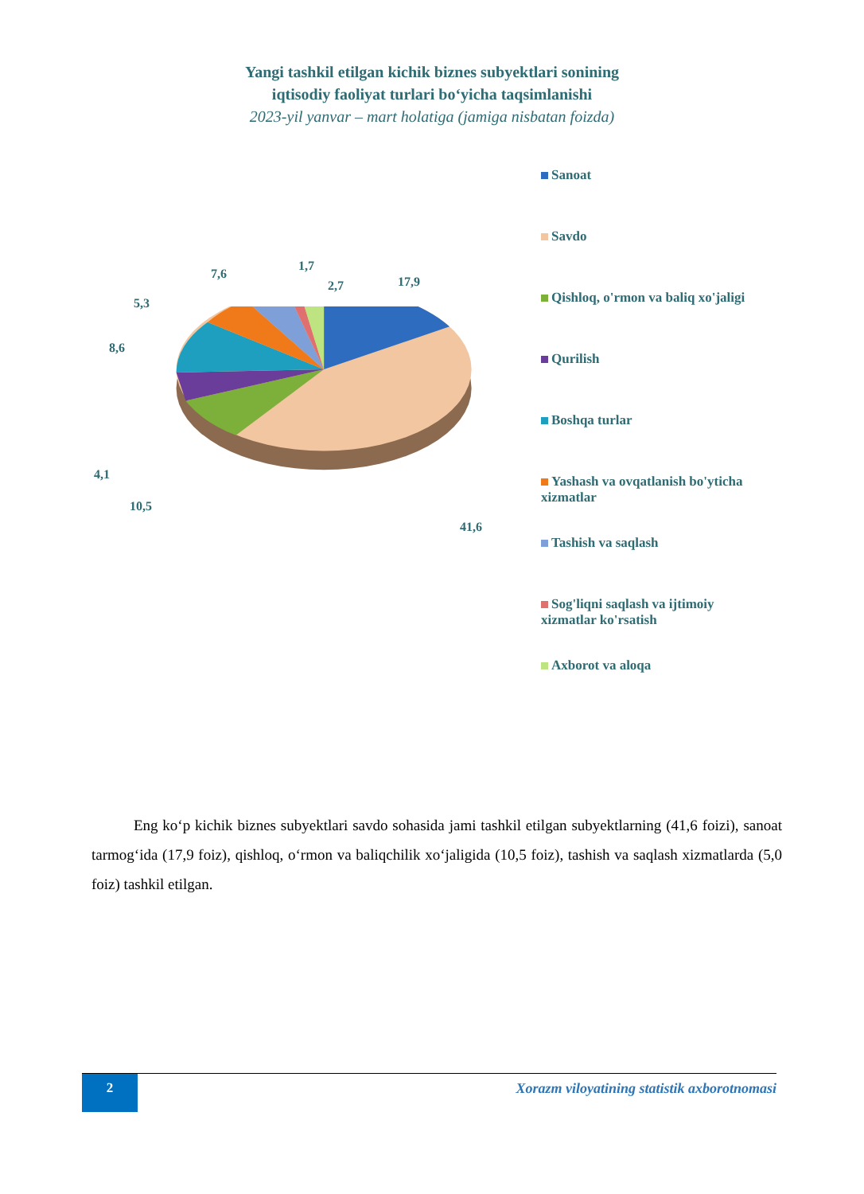Yangi tashkil etilgan kichik biznes subyektlari sonining
iqtisodiy faoliyat turlari bo‘yicha taqsimlanishi
2023-yil yanvar – mart holatiga (jamiga nisbatan foizda)
17,9
1,7
2,7
7,6
5,3
8,6
4,1
10,5
41,6
Sanoat
Savdo
Qishloq, o'rmon va baliq xo'jaligi
Qurilish
Boshqa turlar
Yashash va ovqatlanish bo'yticha xizmatlar
Tashish va saqlash
Sog'liqni saqlash va ijtimoiy xizmatlar ko'rsatish
Axborot va aloqa
Eng ko‘p kichik biznes subyektlari savdo sohasida jami tashkil etilgan subyektlarning (41,6 foizi), sanoat tarmog‘ida (17,9 foiz), qishloq, o‘rmon va baliqchilik xo‘jaligida (10,5 foiz), tashish va saqlash xizmatlarda (5,0 foiz) tashkil etilgan.
2
Xorazm viloyatining statistik axborotnomasi